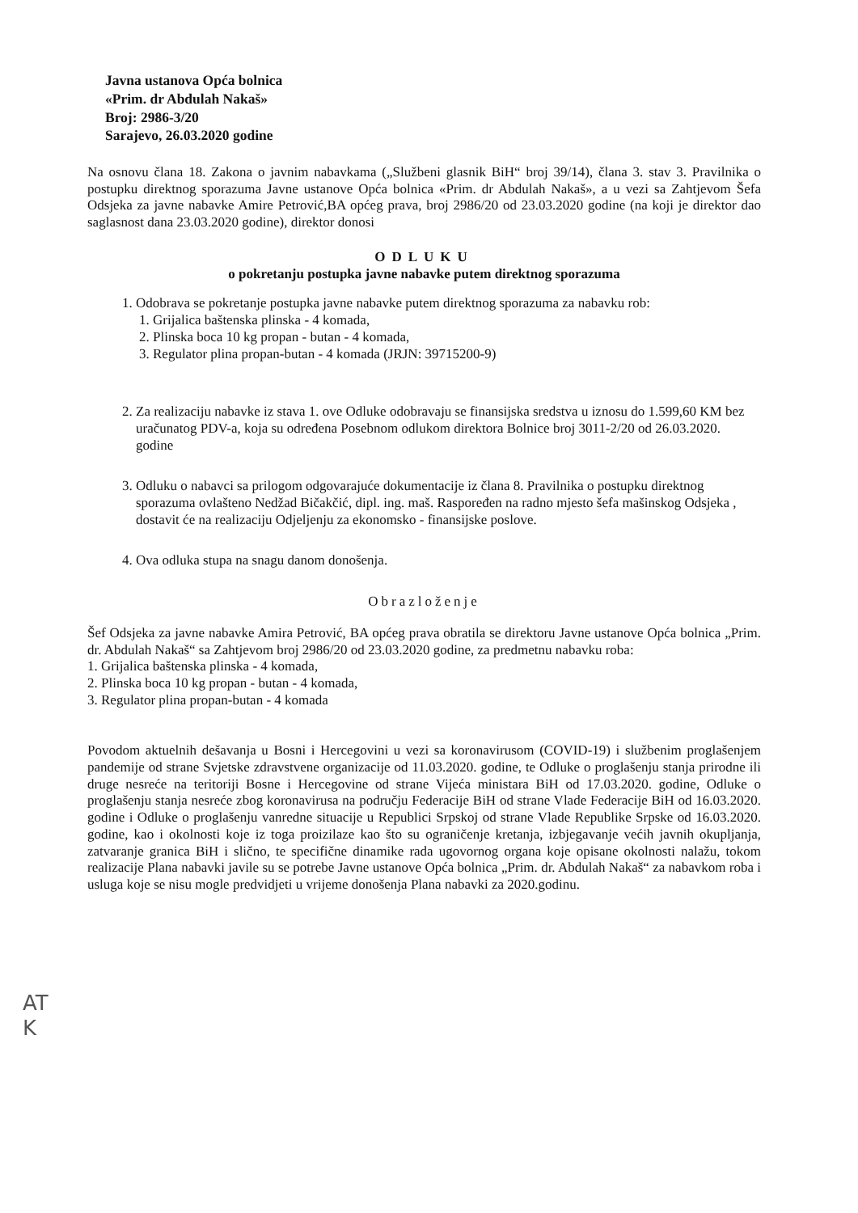Javna ustanova Opća bolnica
«Prim. dr Abdulah Nakaš»
Broj: 2986-3/20
Sarajevo, 26.03.2020 godine
Na osnovu člana 18. Zakona o javnim nabavkama („Službeni glasnik BiH“ broj 39/14), člana 3. stav 3. Pravilnika o postupku direktnog sporazuma Javne ustanove Opća bolnica «Prim. dr Abdulah Nakaš», a u vezi sa Zahtjevom Šefa Odsjeka za javne nabavke Amire Petrović,BA općeg prava, broj 2986/20 od 23.03.2020 godine (na koji je direktor dao saglasnost dana 23.03.2020 godine), direktor donosi
ODLUKU
o pokretanju postupka javne nabavke putem direktnog sporazuma
1. Odobrava se pokretanje postupka javne nabavke putem direktnog sporazuma za nabavku rob:
1. Grijalica baštenska plinska - 4 komada,
2. Plinska boca 10 kg propan - butan - 4 komada,
3. Regulator plina propan-butan - 4 komada (JRJN: 39715200-9)
2. Za realizaciju nabavke iz stava 1. ove Odluke odobravaju se finansijska sredstva u iznosu do 1.599,60 KM bez uračunatog PDV-a, koja su određena Posebnom odlukom direktora Bolnice broj 3011-2/20 od 26.03.2020. godine
3. Odluku o nabavci sa prilogom odgovarajuće dokumentacije iz člana 8. Pravilnika o postupku direktnog sporazuma ovlašteno Nedžad Bičakčić, dipl. ing. maš. Raspoređen na radno mjesto šefa mašinskog Odsjeka , dostavit će na realizaciju Odjeljenju za ekonomsko - finansijske poslove.
4. Ova odluka stupa na snagu danom donošenja.
Obrazloženje
Šef Odsjeka za javne nabavke Amira Petrović, BA općeg prava obratila se direktoru Javne ustanove Opća bolnica „Prim. dr. Abdulah Nakaš“ sa Zahtjevom broj 2986/20 od 23.03.2020 godine, za predmetnu nabavku roba:
1. Grijalica baštenska plinska - 4 komada,
2. Plinska boca 10 kg propan - butan - 4 komada,
3. Regulator plina propan-butan - 4 komada
Povodom aktuelnih dešavanja u Bosni i Hercegovini u vezi sa koronavirusom (COVID-19) i službenim proglašenjem pandemije od strane Svjetske zdravstvene organizacije od 11.03.2020. godine, te Odluke o proglašenju stanja prirodne ili druge nesreće na teritoriji Bosne i Hercegovine od strane Vijeća ministara BiH od 17.03.2020. godine, Odluke o proglašenju stanja nesreće zbog koronavirusa na području Federacije BiH od strane Vlade Federacije BiH od 16.03.2020. godine i Odluke o proglašenju vanredne situacije u Republici Srpskoj od strane Vlade Republike Srpske od 16.03.2020. godine, kao i okolnosti koje iz toga proizilaze kao što su ograničenje kretanja, izbjegavanje većih javnih okupljanja, zatvaranje granica BiH i slično, te specifične dinamike rada ugovornog organa koje opisane okolnosti nalažu, tokom realizacije Plana nabavki javile su se potrebe Javne ustanove Opća bolnica „Prim. dr. Abdulah Nakaš“ za nabavkom roba i usluga koje se nisu mogle predvidjeti u vrijeme donošenja Plana nabavki za 2020.godinu.
AT
K